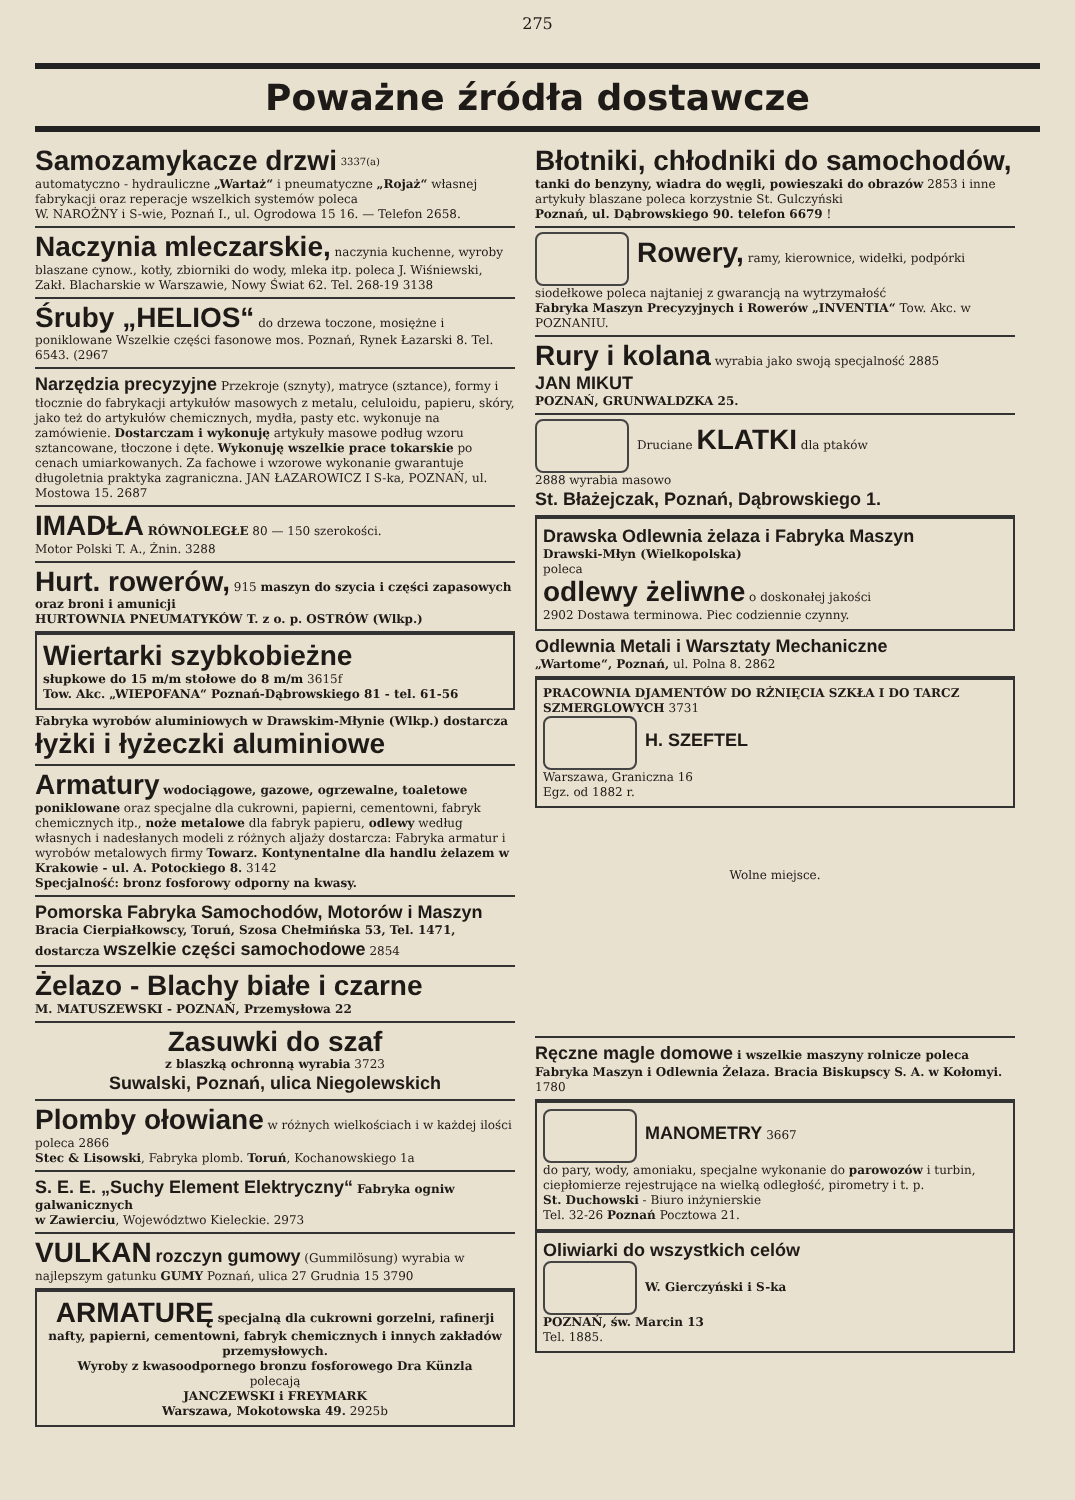275
Poważne źródła dostawcze
Samozamykacze drzwi <sup>3337(a)</sup>
automatyczno - hydrauliczne „Wartaż“ i pneumatyczne „Rojaż“ własnej fabrykacji oraz reperacje wszelkich systemów poleca
W. NAROŻNY i S-wie, Poznań I., ul. Ogrodowa 15 16. — Telefon 2658.
Naczynia mleczarskie, naczynia kuchenne, wyroby blaszane cynow., kotły, zbiorniki do wody, mleka itp. poleca J. Wiśniewski, Zakł. Blacharskie w Warszawie, Nowy Świat 62. Tel. 268-19 3138
Śruby „HELIOS“ do drzewa toczone, mosiężne i poniklowane Wszelkie części fasonowe mos. Poznań, Rynek Łazarski 8. Tel. 6543. (2967
Narzędzia precyzyjne Przekroje (sznyty), matryce (sztance), formy i tłocznie do fabrykacji artykułów masowych z metalu, celuloidu, papieru, skóry, jako też do artykułów chemicznych, mydła, pasty etc. wykonuje na zamówienie. Dostarczam i wykonuję artykuły masowe podług wzoru sztancowane, tłoczone i dęte. Wykonuję wszelkie prace tokarskie po cenach umiarkowanych. Za fachowe i wzorowe wykonanie gwarantuje długoletnia praktyka zagraniczna. JAN ŁAZAROWICZ I S-ka, POZNAŃ, ul. Mostowa 15. 2687
IMADŁA RÓWNOLEGŁE 80 — 150 szerokości.
Motor Polski T. A., Żnin. 3288
Hurt. rowerów, 915 maszyn do szycia i części zapasowych oraz broni i amunicji
HURTOWNIA PNEUMATYKÓW T. z o. p. OSTRÓW (Wlkp.)
Wiertarki szybkobieżne
słupkowe do 15 m/m stołowe do 8 m/m 3615f
Tow. Akc. „WIEPOFANA“ Poznań-Dąbrowskiego 81 - tel. 61-56
Fabryka wyrobów aluminiowych w Drawskim-Młynie (Wlkp.) dostarcza
łyżki i łyżeczki aluminiowe
Armatury wodociągowe, gazowe, ogrzewalne, toaletowe poniklowane oraz specjalne dla cukrowni, papierni, cementowni, fabryk chemicznych itp., noże metalowe dla fabryk papieru, odlewy według własnych i nadesłanych modeli z różnych aljaży dostarcza: Fabryka armatur i wyrobów metalowych firmy Towarz. Kontynentalne dla handlu żelazem w Krakowie - ul. A. Potockiego 8. 3142
Specjalność: bronz fosforowy odporny na kwasy.
Pomorska Fabryka Samochodów, Motorów i Maszyn
Bracia Cierpiałkowscy, Toruń, Szosa Chełmińska 53, Tel. 1471, dostarcza wszelkie części samochodowe 2854
Żelazo - Blachy białe i czarne
M. MATUSZEWSKI - POZNAŃ, Przemysłowa 22
Zasuwki do szaf
z blaszką ochronną wyrabia 3723
Suwalski, Poznań, ulica Niegolewskich
Plomby ołowiane w różnych wielkościach i w każdej ilości poleca 2866
Stec & Lisowski, Fabryka plomb. Toruń, Kochanowskiego 1a
S. E. E. „Suchy Element Elektryczny“ Fabryka ogniw galwanicznych
w Zawierciu, Województwo Kieleckie. 2973
VULKAN rozczyn gumowy (Gummilösung) wyrabia w najlepszym gatunku GUMY Poznań, ulica 27 Grudnia 15 3790
ARMATURĘ specjalną dla cukrowni gorzelni, rafinerji nafty, papierni, cementowni, fabryk chemicznych i innych zakładów przemysłowych.
Wyroby z kwasoodpornego bronzu fosforowego Dra Künzla
polecają
JANCZEWSKI i FREYMARK
Warszawa, Mokotowska 49. 2925b
Błotniki, chłodniki do samochodów, tanki do benzyny, wiadra do węgli, powieszaki do obrazów 2853 i inne artykuły blaszane poleca korzystnie St. Gulczyński
Poznań, ul. Dąbrowskiego 90. telefon 6679 !
Rowery, ramy, kierownice, widełki, podpórki siodełkowe poleca najtaniej z gwarancją na wytrzymałość
Fabryka Maszyn Precyzyjnych i Rowerów „INVENTIA“ Tow. Akc. w POZNANIU.
Rury i kolana wyrabia jako swoją specjalność 2885
JAN MIKUT
POZNAŃ, GRUNWALDZKA 25.
Druciane KLATKI dla ptaków
2888 wyrabia masowo
St. Błażejczak, Poznań, Dąbrowskiego 1.
Drawska Odlewnia żelaza i Fabryka Maszyn
Drawski-Młyn (Wielkopolska)
poleca
odlewy żeliwne o doskonałej jakości
2902 Dostawa terminowa. Piec codziennie czynny.
Odlewnia Metali i Warsztaty Mechaniczne
„Wartome“, Poznań, ul. Polna 8. 2862
PRACOWNIA DJAMENTÓW DO RŻNIĘCIA SZKŁA I DO TARCZ SZMERGLOWYCH 3731
H. SZEFTEL
Warszawa, Graniczna 16
Egz. od 1882 r.
Wolne miejsce.
Ręczne magle domowe i wszelkie maszyny rolnicze poleca
Fabryka Maszyn i Odlewnia Żelaza. Bracia Biskupscy S. A. w Kołomyi. 1780
MANOMETRY 3667
do pary, wody, amoniaku, specjalne wykonanie do parowozów i turbin, ciepłomierze rejestrujące na wielką odległość, pirometry i t. p.
St. Duchowski - Biuro inżynierskie
Tel. 32-26 Poznań Pocztowa 21.
Oliwiarki do wszystkich celów
W. Gierczyński i S-ka
POZNAŃ, św. Marcin 13
Tel. 1885.